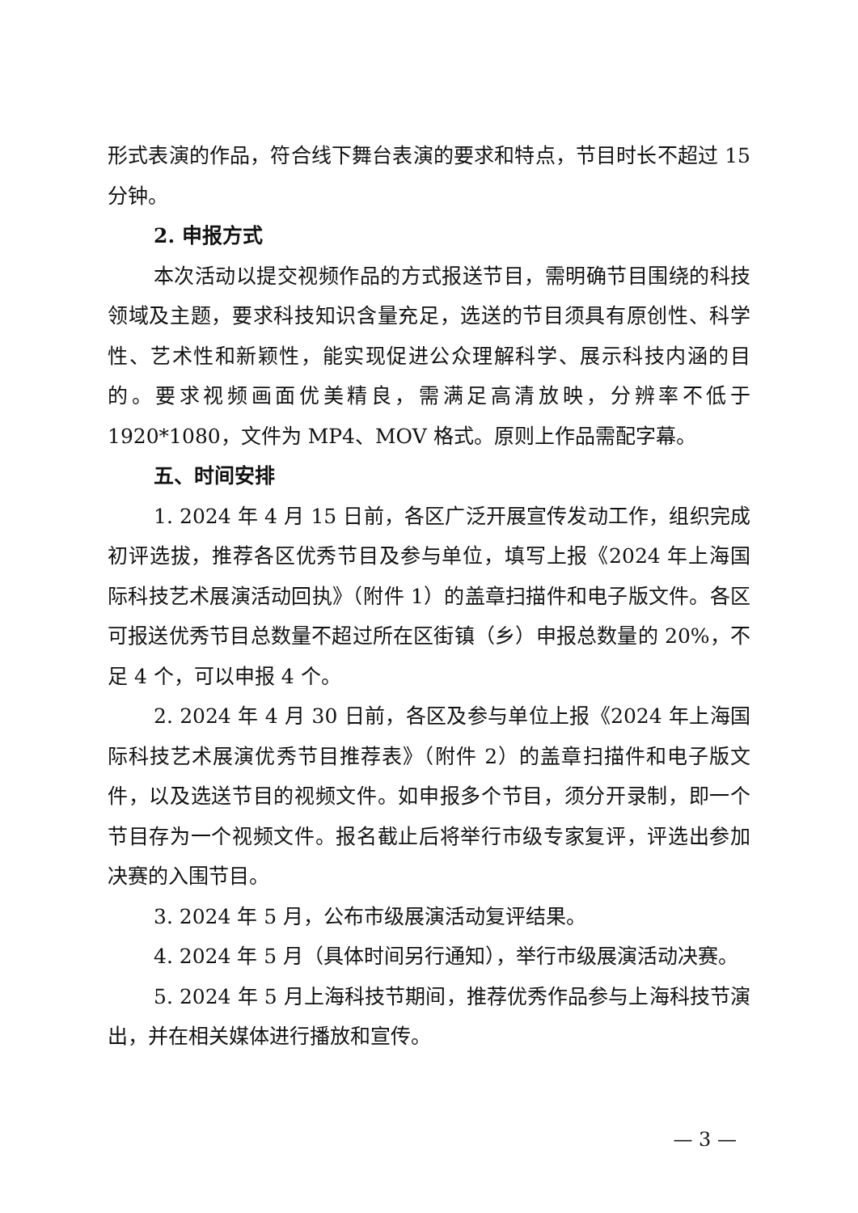形式表演的作品，符合线下舞台表演的要求和特点，节目时长不超过 15 分钟。
2. 申报方式
本次活动以提交视频作品的方式报送节目，需明确节目围绕的科技领域及主题，要求科技知识含量充足，选送的节目须具有原创性、科学性、艺术性和新颖性，能实现促进公众理解科学、展示科技内涵的目的。要求视频画面优美精良，需满足高清放映，分辨率不低于 1920*1080，文件为 MP4、MOV 格式。原则上作品需配字幕。
五、时间安排
1. 2024 年 4 月 15 日前，各区广泛开展宣传发动工作，组织完成初评选拔，推荐各区优秀节目及参与单位，填写上报《2024 年上海国际科技艺术展演活动回执》（附件 1）的盖章扫描件和电子版文件。各区可报送优秀节目总数量不超过所在区街镇（乡）申报总数量的 20%，不足 4 个，可以申报 4 个。
2. 2024 年 4 月 30 日前，各区及参与单位上报《2024 年上海国际科技艺术展演优秀节目推荐表》（附件 2）的盖章扫描件和电子版文件，以及选送节目的视频文件。如申报多个节目，须分开录制，即一个节目存为一个视频文件。报名截止后将举行市级专家复评，评选出参加决赛的入围节目。
3. 2024 年 5 月，公布市级展演活动复评结果。
4. 2024 年 5 月（具体时间另行通知），举行市级展演活动决赛。
5. 2024 年 5 月上海科技节期间，推荐优秀作品参与上海科技节演出，并在相关媒体进行播放和宣传。
— 3 —